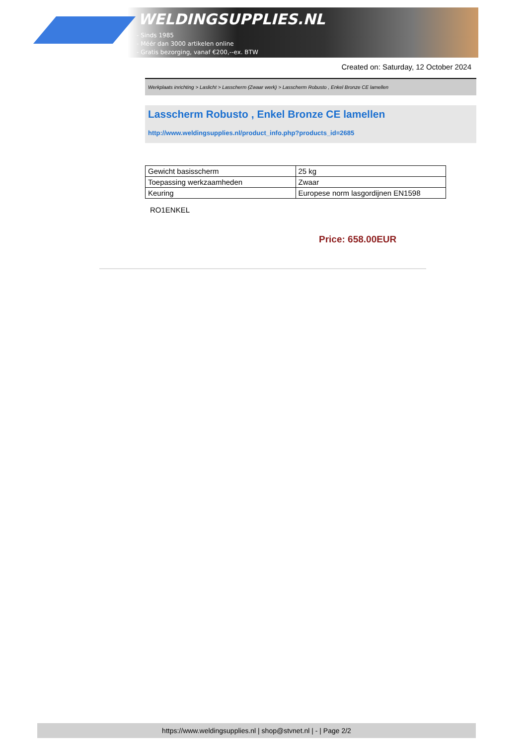WELDINGSUPPLIES.NL
- Sinds 1985
- Méér dan 3000 artikelen online
- Gratis bezorging, vanaf €200,--ex. BTW
Created on: Saturday, 12 October 2024
Werkplaats inrichting > Laslicht > Lasscherm (Zwaar werk) > Lasscherm Robusto , Enkel Bronze CE lamellen
Lasscherm Robusto , Enkel Bronze CE lamellen
http://www.weldingsupplies.nl/product_info.php?products_id=2685
| Gewicht basisscherm | 25 kg |
| Toepassing werkzaamheden | Zwaar |
| Keuring | Europese norm lasgordijnen EN1598 |
RO1ENKEL
Price: 658.00EUR
https://www.weldingsupplies.nl | shop@stvnet.nl | - | Page 2/2